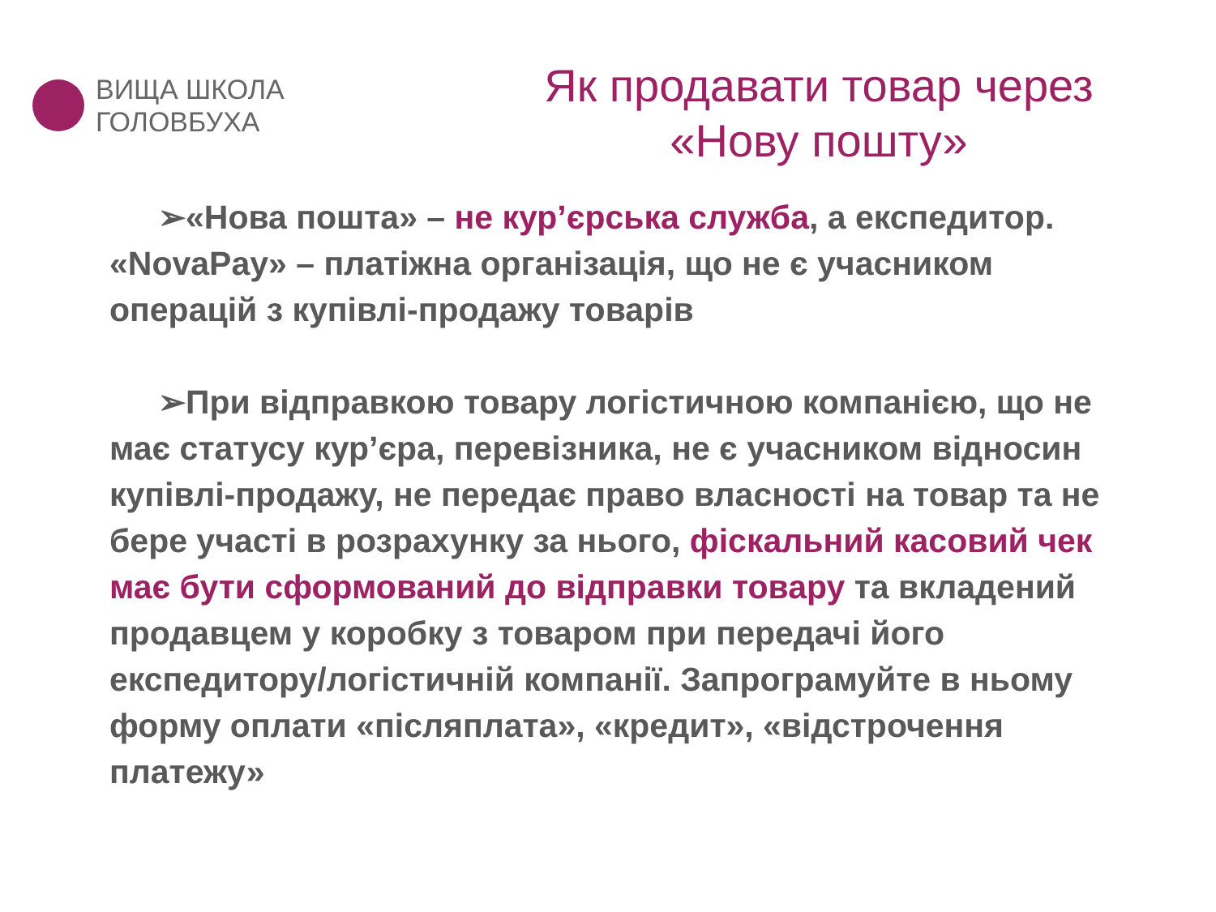ВИЩА ШКОЛА
ГОЛОВБУХА
Як продавати товар через
«Нову пошту»
➢«Нова пошта» – не кур’єрська служба, а експедитор. «NovaPay» – платіжна організація, що не є учасником операцій з купівлі-продажу товарів
➢При відправкою товару логістичною компанією, що не має статусу кур’єра, перевізника, не є учасником відносин купівлі-продажу, не передає право власності на товар та не бере участі в розрахунку за нього, фіскальний касовий чек має бути сформований до відправки товару та вкладений продавцем у коробку з товаром при передачі його експедитору/логістичній компанії. Запрограмуйте в ньому форму оплати «післяплата», «кредит», «відстрочення платежу»